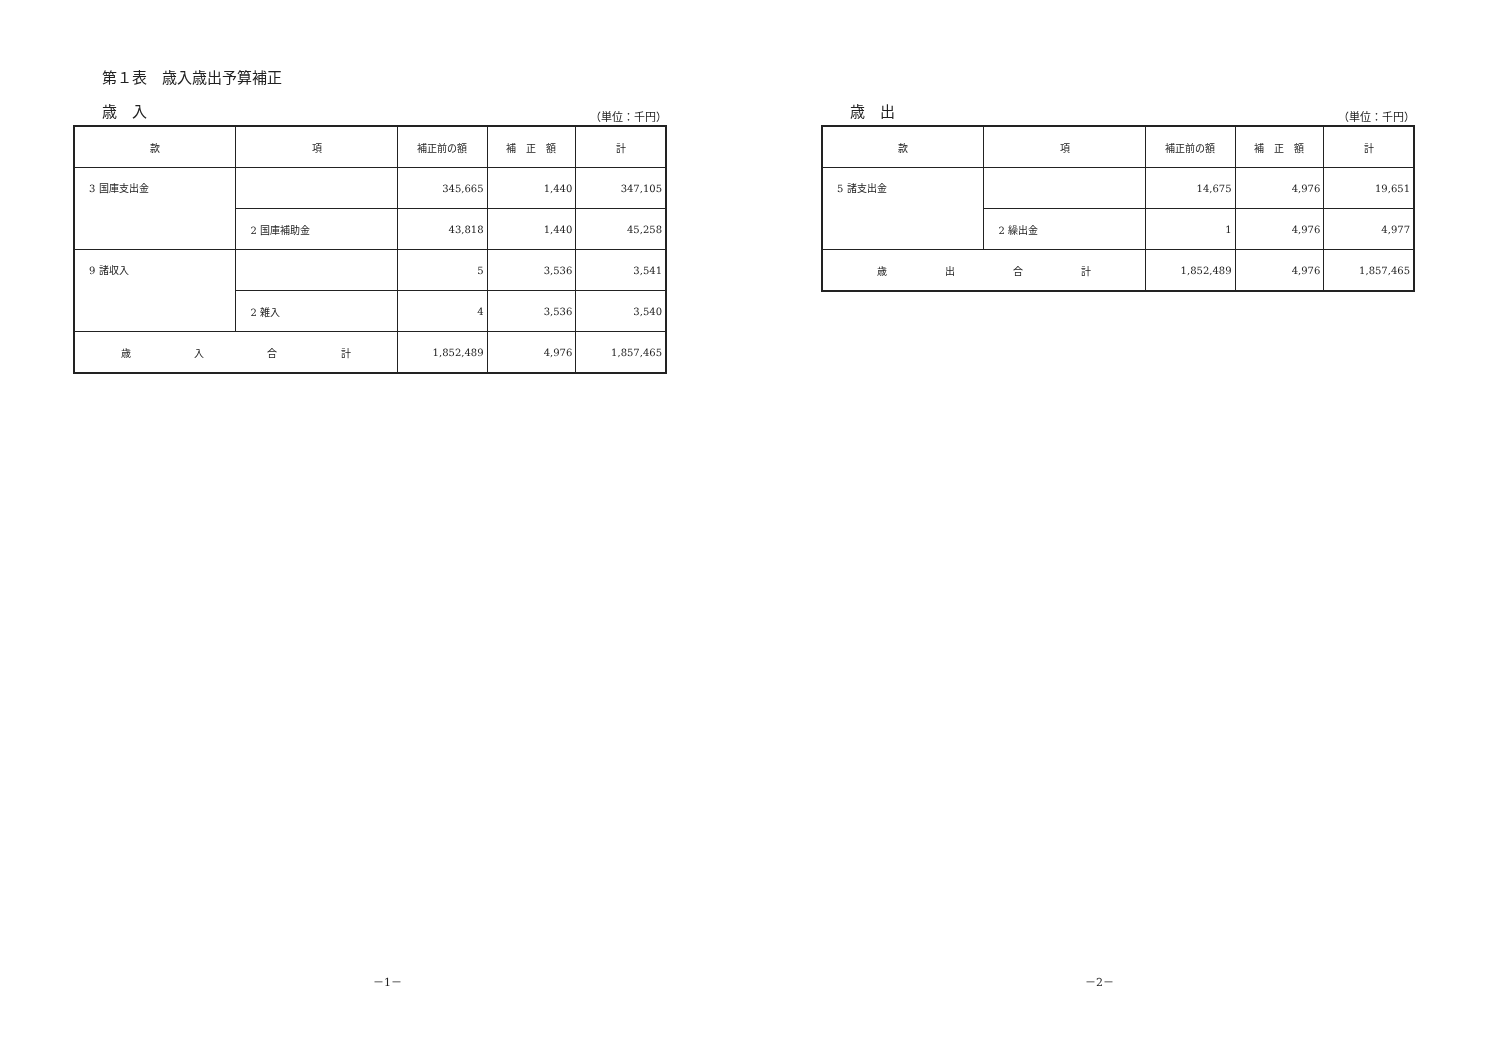第１表　歳入歳出予算補正
歳　入 （単位：千円）
| 款 | 項 | 補正前の額 | 補 正 額 | 計 |
| --- | --- | --- | --- | --- |
| 3 国庫支出金 | | 345,665 | 1,440 | 347,105 |
| | 2 国庫補助金 | 43,818 | 1,440 | 45,258 |
| 9 諸収入 | | 5 | 3,536 | 3,541 |
| | 2 雑入 | 4 | 3,536 | 3,540 |
| 歳 入 合 計 | | 1,852,489 | 4,976 | 1,857,465 |
－1－
歳　出 （単位：千円）
| 款 | 項 | 補正前の額 | 補 正 額 | 計 |
| --- | --- | --- | --- | --- |
| 5 諸支出金 | | 14,675 | 4,976 | 19,651 |
| | 2 繰出金 | 1 | 4,976 | 4,977 |
| 歳 出 合 計 | | 1,852,489 | 4,976 | 1,857,465 |
－2－